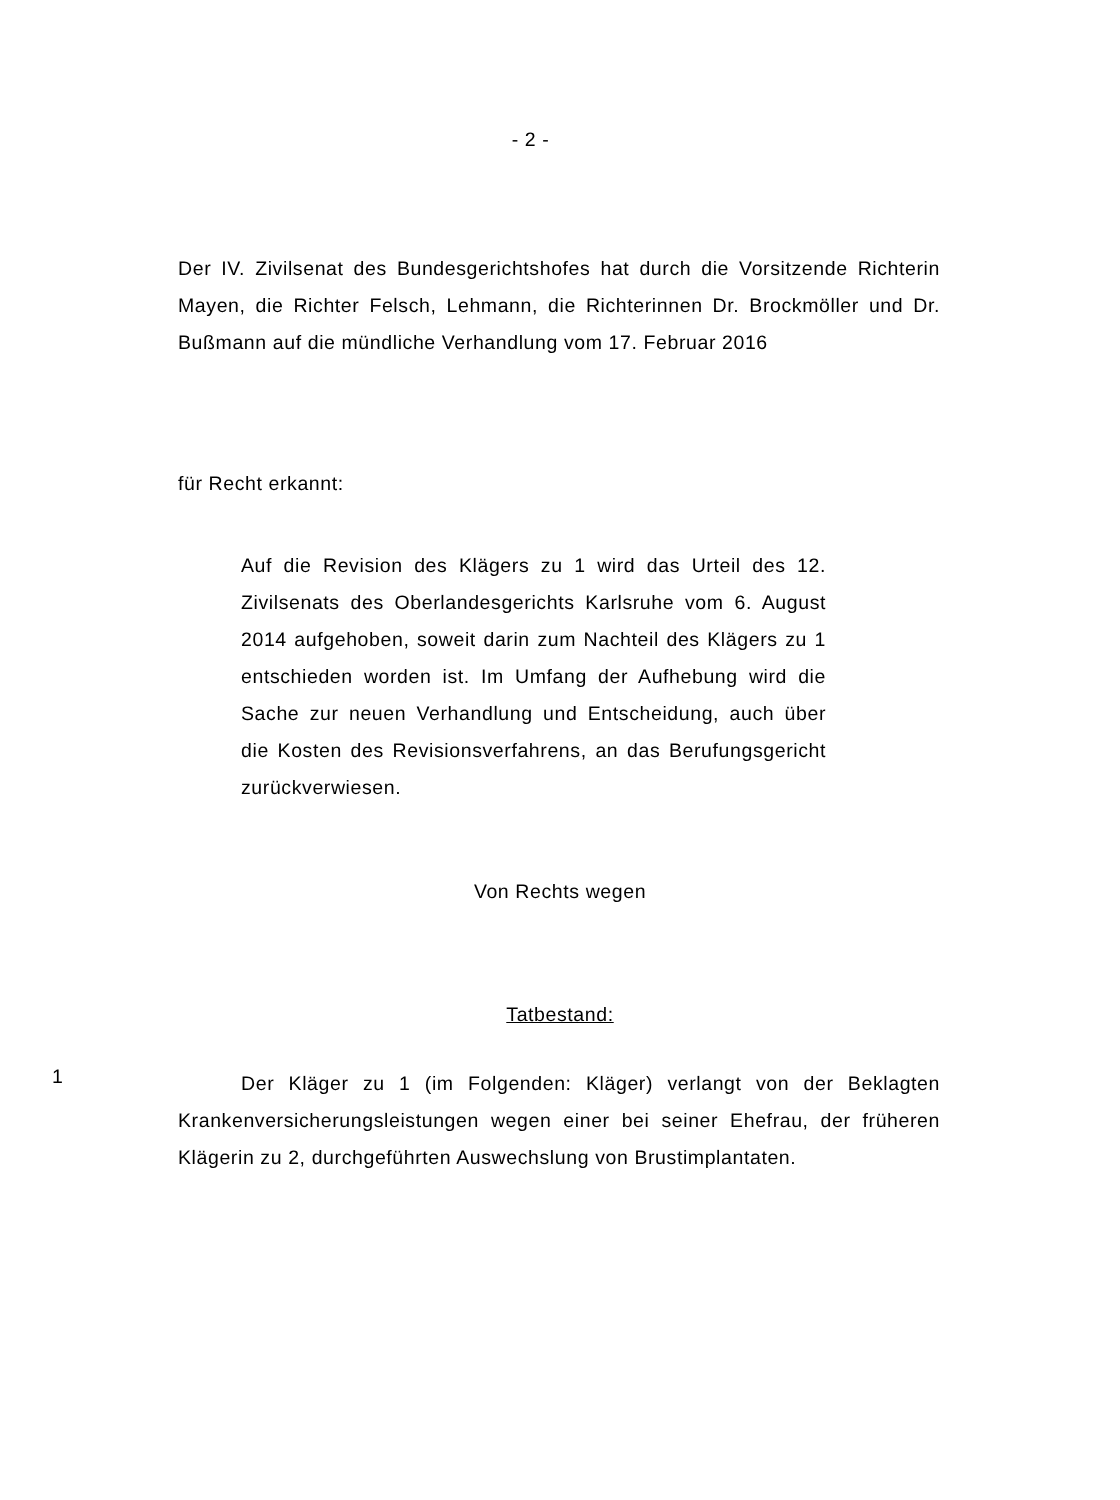- 2 -
Der IV. Zivilsenat des Bundesgerichtshofes hat durch die Vorsitzende Richterin Mayen, die Richter Felsch, Lehmann, die Richterinnen Dr. Brockmöller und Dr. Bußmann auf die mündliche Verhandlung vom 17. Februar 2016
für Recht erkannt:
Auf die Revision des Klägers zu 1 wird das Urteil des 12. Zivilsenats des Oberlandesgerichts Karlsruhe vom 6. August 2014 aufgehoben, soweit darin zum Nachteil des Klägers zu 1 entschieden worden ist. Im Umfang der Aufhebung wird die Sache zur neuen Verhandlung und Entscheidung, auch über die Kosten des Revisionsverfahrens, an das Berufungsgericht zurückverwiesen.
Von Rechts wegen
Tatbestand:
1
Der Kläger zu 1 (im Folgenden: Kläger) verlangt von der Beklagten Krankenversicherungsleistungen wegen einer bei seiner Ehefrau, der früheren Klägerin zu 2, durchgeführten Auswechslung von Brustimplantaten.